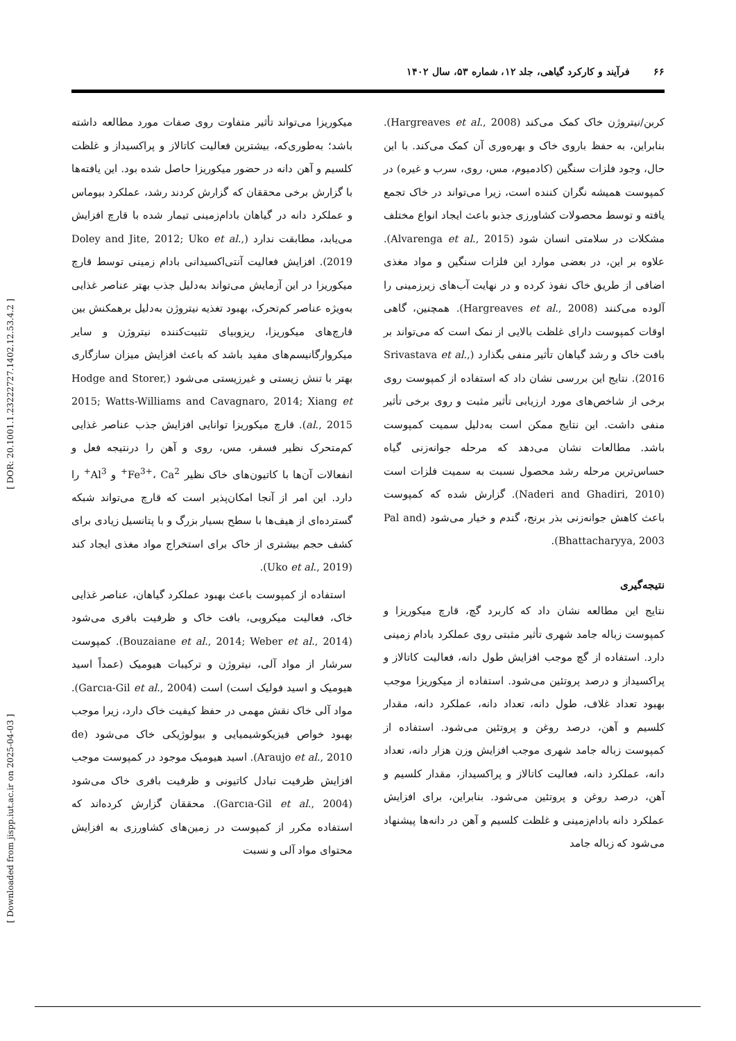۶۶ فرآیند و کارکرد گیاهی، جلد ۱۲، شماره ۵۳، سال ۱۴۰۲
میکوریزا می‌تواند تأثیر متفاوت روی صفات مورد مطالعه داشته باشد؛ به‌طوری‌که، بیشترین فعالیت کاتالاز و پراکسیداز و غلظت کلسیم و آهن دانه در حضور میکوریزا حاصل شده بود. این یافته‌ها با گزارش برخی محققان که گزارش کردند رشد، عملکرد بیوماس و عملکرد دانه در گیاهان بادام‌زمینی تیمار شده با قارچ افزایش می‌یابد، مطابقت ندارد (Doley and Jite, 2012; Uko et al., 2019). افزایش فعالیت آنتی‌اکسیدانی بادام زمینی توسط قارچ میکوریزا در این آزمایش می‌تواند به‌دلیل جذب بهتر عناصر غذایی به‌ویژه عناصر کم‌تحرک، بهبود تغذیه نیتروژن به‌دلیل برهمکنش بین قارچ‌های میکوریزا، ریزوبیای تثبیت‌کننده نیتروژن و سایر میکروارگانیسم‌های مفید باشد که باعث افزایش میزان سازگاری بهتر با تنش زیستی و غیرزیستی می‌شود (Hodge and Storer, 2015; Watts-Williams and Cavagnaro, 2014; Xiang et al., 2015). قارچ میکوریزا توانایی افزایش جذب عناصر غذایی کم‌متحرک نظیر فسفر، مس، روی و آهن را درنتیجه فعل و انفعالات آن‌ها با کاتیون‌های خاک نظیر Fe<sup>3+</sup>، Ca<sup>2+</sup> و Al<sup>3+</sup> را دارد. این امر از آنجا امکان‌پذیر است که قارچ می‌تواند شبکه گسترده‌ای از هیف‌ها با سطح بسیار بزرگ و با پتانسیل زیادی برای کشف حجم بیشتری از خاک برای استخراج مواد مغذی ایجاد کند (Uko et al., 2019).
استفاده از کمپوست باعث بهبود عملکرد گیاهان، عناصر غذایی خاک، فعالیت میکروبی، بافت خاک و ظرفیت بافری می‌شود (Bouzaiane et al., 2014; Weber et al., 2014). کمپوست سرشار از مواد آلی، نیتروژن و ترکیبات هیومیک (عمداً اسید هیومیک و اسید فولیک است) است (Garcıa-Gil et al., 2004). مواد آلی خاک نقش مهمی در حفظ کیفیت خاک دارد، زیرا موجب بهبود خواص فیزیکوشیمیایی و بیولوژیکی خاک می‌شود (de Araujo et al., 2010). اسید هیومیک موجود در کمپوست موجب افزایش ظرفیت تبادل کاتیونی و ظرفیت بافری خاک می‌شود (Garcıa-Gil et al., 2004). محققان گزارش کرده‌اند که استفاده مکرر از کمپوست در زمین‌های کشاورزی به افزایش محتوای مواد آلی و نسبت
کربن/نیتروژن خاک کمک می‌کند (Hargreaves et al., 2008). بنابراین، به حفظ باروی خاک و بهره‌وری آن کمک می‌کند. با این حال، وجود فلزات سنگین (کادمیوم، مس، روی، سرب و غیره) در کمپوست همیشه نگران کننده است، زیرا می‌تواند در خاک تجمع یافته و توسط محصولات کشاورزی جذبو باعث ایجاد انواع مختلف مشکلات در سلامتی انسان شود (Alvarenga et al., 2015). علاوه بر این، در بعضی موارد این فلزات سنگین و مواد مغذی اضافی از طریق خاک نفوذ کرده و در نهایت آب‌های زیرزمینی را آلوده می‌کنند (Hargreaves et al., 2008). همچنین، گاهی اوقات کمپوست دارای غلظت بالایی از نمک است که می‌تواند بر بافت خاک و رشد گیاهان تأثیر منفی بگذارد (Srivastava et al., 2016). نتایج این بررسی نشان داد که استفاده از کمپوست روی برخی از شاخص‌های مورد ارزیابی تأثیر مثبت و روی برخی تأثیر منفی داشت. این نتایج ممکن است به‌دلیل سمیت کمپوست باشد. مطالعات نشان می‌دهد که مرحله جوانه‌زنی گیاه حساس‌ترین مرحله رشد محصول نسبت به سمیت فلزات است (Naderi and Ghadiri, 2010). گزارش شده که کمپوست باعث کاهش جوانه‌زنی بذر برنج، گندم و خیار می‌شود (Pal and Bhattacharyya, 2003).
نتیجه‌گیری
نتایج این مطالعه نشان داد که کاربرد گچ، قارچ میکوریزا و کمپوست زباله جامد شهری تأثیر مثبتی روی عملکرد بادام زمینی دارد. استفاده از گچ موجب افزایش طول دانه، فعالیت کاتالاز و پراکسیداز و درصد پروتئین می‌شود. استفاده از میکوریزا موجب بهبود تعداد غلاف، طول دانه، تعداد دانه، عملکرد دانه، مقدار کلسیم و آهن، درصد روغن و پروتئین می‌شود. استفاده از کمپوست زباله جامد شهری موجب افزایش وزن هزار دانه، تعداد دانه، عملکرد دانه، فعالیت کاتالاز و پراکسیداز، مقدار کلسیم و آهن، درصد روغن و پروتئین می‌شود. بنابراین، برای افزایش عملکرد دانه بادام‌زمینی و غلظت کلسیم و آهن در دانه‌ها پیشنهاد می‌شود که زباله جامد
[ Downloaded from jispp.iut.ac.ir on 2025-04-03 ] [ DOR: 20.1001.1.23222727.1402.12.53.4.2 ]